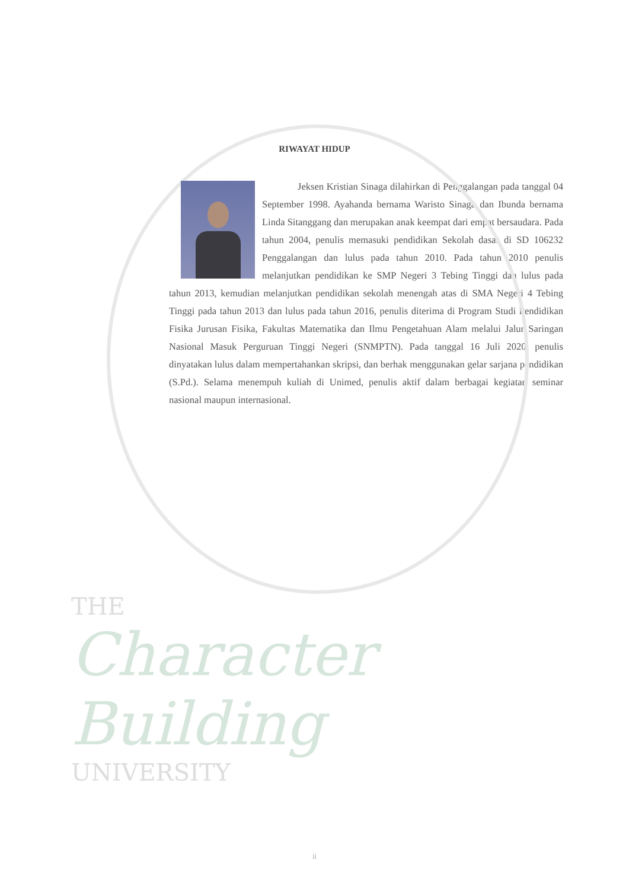RIWAYAT HIDUP
Jeksen Kristian Sinaga dilahirkan di Penggalangan pada tanggal 04 September 1998. Ayahanda bernama Waristo Sinaga dan Ibunda bernama Linda Sitanggang dan merupakan anak keempat dari empat bersaudara. Pada tahun 2004, penulis memasuki pendidikan Sekolah dasar di SD 106232 Penggalangan dan lulus pada tahun 2010. Pada tahun 2010 penulis melanjutkan pendidikan ke SMP Negeri 3 Tebing Tinggi dan lulus pada tahun 2013, kemudian melanjutkan pendidikan sekolah menengah atas di SMA Negeri 4 Tebing Tinggi pada tahun 2013 dan lulus pada tahun 2016, penulis diterima di Program Studi Pendidikan Fisika Jurusan Fisika, Fakultas Matematika dan Ilmu Pengetahuan Alam melalui Jalur Saringan Nasional Masuk Perguruan Tinggi Negeri (SNMPTN). Pada tanggal 16 Juli 2020, penulis dinyatakan lulus dalam mempertahankan skripsi, dan berhak menggunakan gelar sarjana pendidikan (S.Pd.). Selama menempuh kuliah di Unimed, penulis aktif dalam berbagai kegiatan seminar nasional maupun internasional.
THE
Character Building
UNIVERSITY
ii